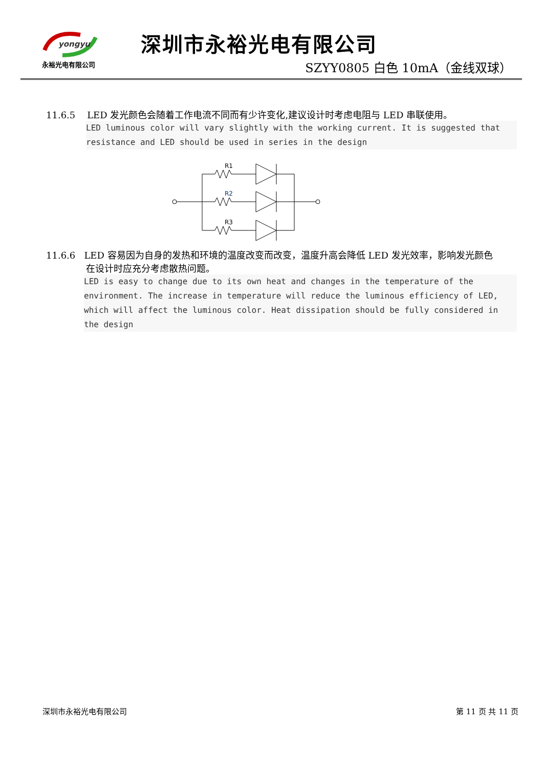yongyu
永裕光电有限公司
深圳市永裕光电有限公司
SZYY0805 白色 10mA（金线双球）
11.6.5 LED 发光颜色会随着工作电流不同而有少许变化,建议设计时考虑电阻与 LED 串联使用。
LED luminous color will vary slightly with the working current. It is suggested that resistance and LED should be used in series in the design
R1
R2
R3
11.6.6 LED 容易因为自身的发热和环境的温度改变而改变，温度升高会降低 LED 发光效率，影响发光颜色
在设计时应充分考虑散热问题。
LED is easy to change due to its own heat and changes in the temperature of the environment. The increase in temperature will reduce the luminous efficiency of LED, which will affect the luminous color. Heat dissipation should be fully considered in the design
深圳市永裕光电有限公司 第 11 页 共 11 页